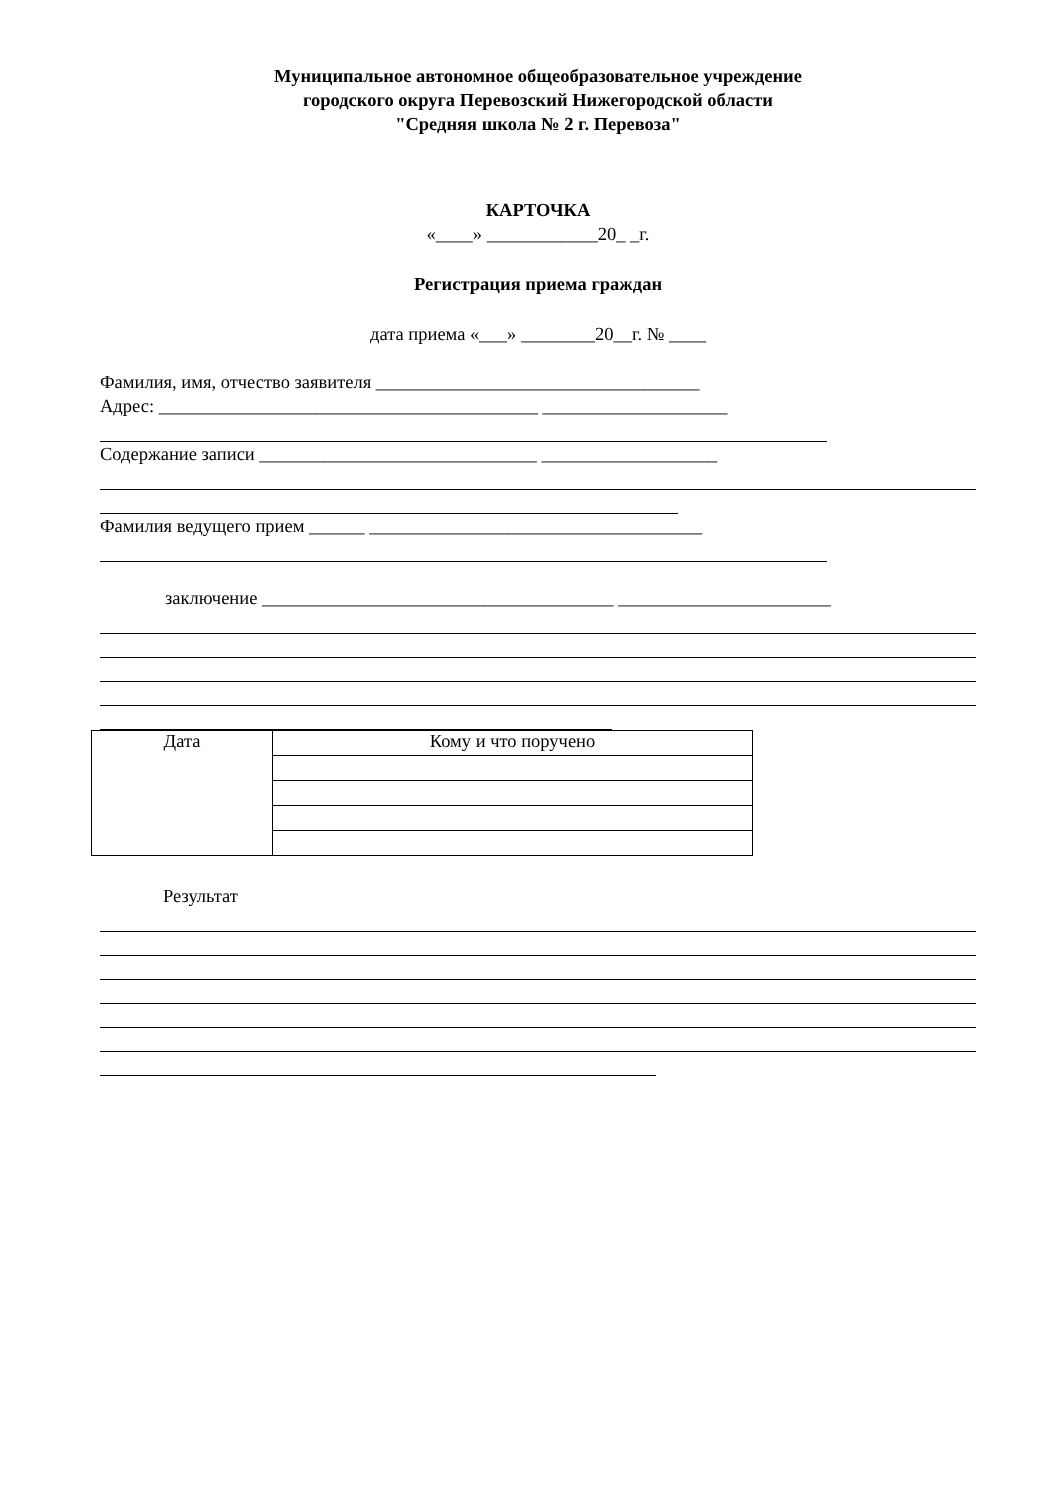Муниципальное автономное общеобразовательное учреждение
городского округа Перевозский Нижегородской области
"Средняя школа № 2 г. Перевоза"
КАРТОЧКА
«____» ____________20_ _г.
Регистрация приема граждан
дата приема «___» ________20__г. № ____
Фамилия, имя, отчество заявителя ___________________________________
Адрес: _________________________________________ ____________________
Содержание записи ______________________________ ___________________
Фамилия ведущего прием ______ ____________________________________
заключение ______________________________________ _______________________
| Дата | Кому и что поручено |
Результат